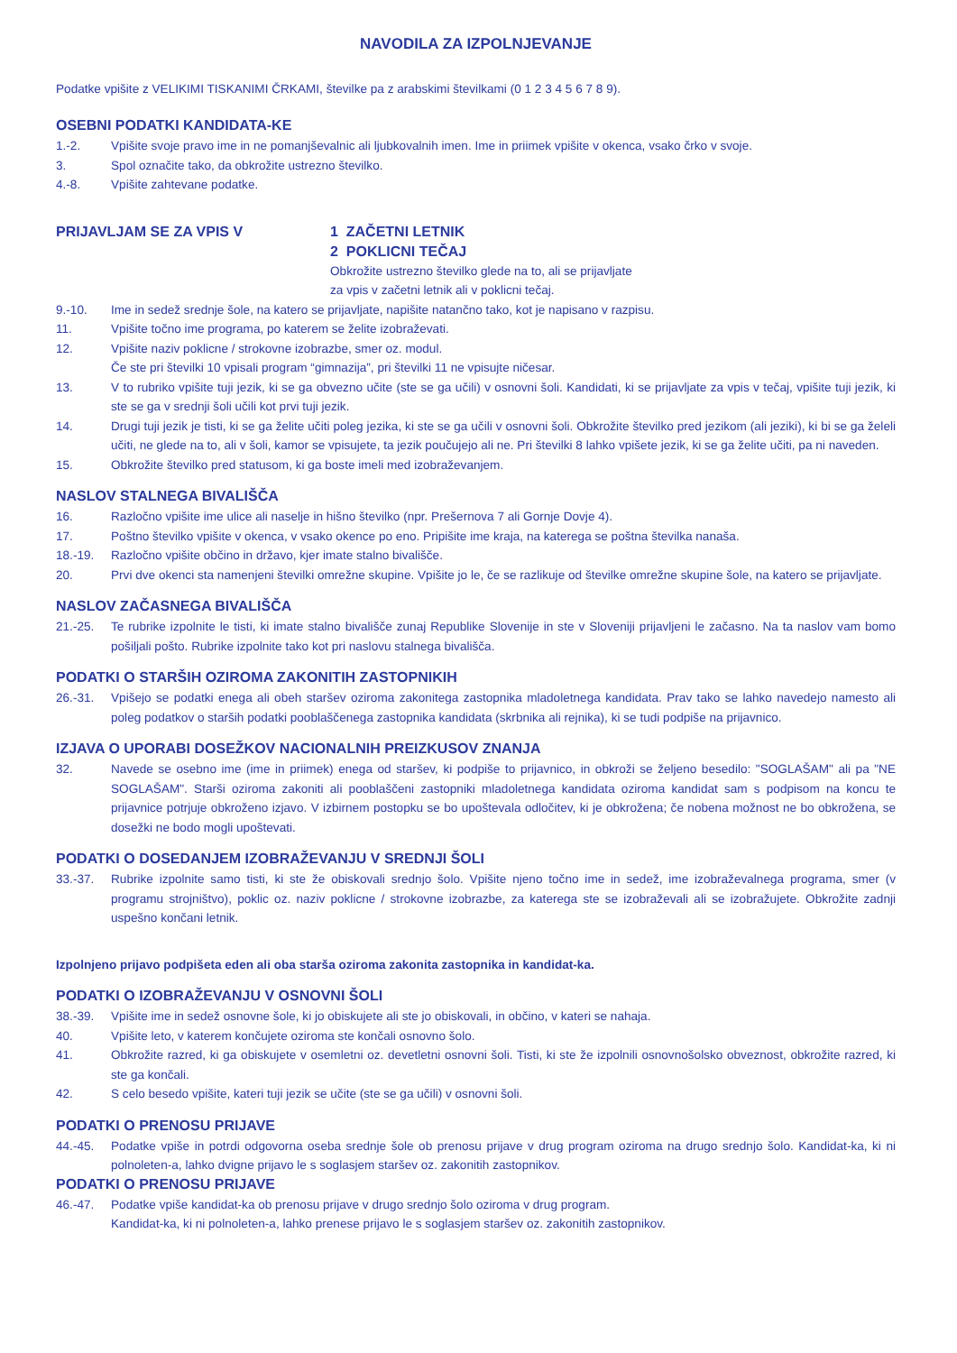NAVODILA ZA IZPOLNJEVANJE
Podatke vpišite z VELIKIMI TISKANIMI ČRKAMI, številke pa z arabskimi številkami (0 1 2 3 4 5 6 7 8 9).
OSEBNI PODATKI KANDIDATA-KE
1.-2. Vpišite svoje pravo ime in ne pomanjševalnic ali ljubkovalnih imen. Ime in priimek vpišite v okenca, vsako črko v svoje.
3. Spol označite tako, da obkrožite ustrezno številko.
4.-8. Vpišite zahtevane podatke.
PRIJAVLJAM SE ZA VPIS V
1 ZAČETNI LETNIK
2 POKLICNI TEČAJ
Obkrožite ustrezno številko glede na to, ali se prijavljate
za vpis v začetni letnik ali v poklicni tečaj.
9.-10. Ime in sedež srednje šole, na katero se prijavljate, napišite natančno tako, kot je napisano v razpisu.
11. Vpišite točno ime programa, po katerem se želite izobraževati.
12. Vpišite naziv poklicne / strokovne izobrazbe, smer oz. modul.
Če ste pri številki 10 vpisali program “gimnazija”, pri številki 11 ne vpisujte ničesar.
13. V to rubriko vpišite tuji jezik, ki se ga obvezno učite (ste se ga učili) v osnovni šoli. Kandidati, ki se prijavljate za vpis v tečaj, vpišite tuji jezik, ki ste se ga v srednji šoli učili kot prvi tuji jezik.
14. Drugi tuji jezik je tisti, ki se ga želite učiti poleg jezika, ki ste se ga učili v osnovni šoli. Obkrožite številko pred jezikom (ali jeziki), ki bi se ga želeli učiti, ne glede na to, ali v šoli, kamor se vpisujete, ta jezik poučujejo ali ne. Pri številki 8 lahko vpišete jezik, ki se ga želite učiti, pa ni naveden.
15. Obkrožite številko pred statusom, ki ga boste imeli med izobraževanjem.
NASLOV STALNEGA BIVALIŠČA
16. Razločno vpišite ime ulice ali naselje in hišno številko (npr. Prešernova 7 ali Gornje Dovje 4).
17. Poštno številko vpišite v okenca, v vsako okence po eno. Pripišite ime kraja, na katerega se poštna številka nanaša.
18.-19. Razločno vpišite občino in državo, kjer imate stalno bivališče.
20. Prvi dve okenci sta namenjeni številki omrežne skupine. Vpišite jo le, če se razlikuje od številke omrežne skupine šole, na katero se prijavljate.
NASLOV ZAČASNEGA BIVALIŠČA
21.-25. Te rubrike izpolnite le tisti, ki imate stalno bivališče zunaj Republike Slovenije in ste v Sloveniji prijavljeni le začasno. Na ta naslov vam bomo pošiljali pošto. Rubrike izpolnite tako kot pri naslovu stalnega bivališča.
PODATKI O STARŠIH OZIROMA ZAKONITIH ZASTOPNIKIH
26.-31. Vpišejo se podatki enega ali obeh staršev oziroma zakonitega zastopnika mladoletnega kandidata. Prav tako se lahko navedejo namesto ali poleg podatkov o starših podatki pooblaščenega zastopnika kandidata (skrbnika ali rejnika), ki se tudi podpiše na prijavnico.
IZJAVA O UPORABI DOSEŽKOV NACIONALNIH PREIZKUSOV ZNANJA
32. Navede se osebno ime (ime in priimek) enega od staršev, ki podpiše to prijavnico, in obkroži se željeno besedilo: "SOGLAŠAM" ali pa "NE SOGLAŠAM". Starši oziroma zakoniti ali pooblaščeni zastopniki mladoletnega kandidata oziroma kandidat sam s podpisom na koncu te prijavnice potrjuje obkroženo izjavo. V izbirnem postopku se bo upoštevala odločitev, ki je obkrožena; če nobena možnost ne bo obkrožena, se dosežki ne bodo mogli upoštevati.
PODATKI O DOSEDANJEM IZOBRAŽEVANJU V SREDNJI ŠOLI
33.-37. Rubrike izpolnite samo tisti, ki ste že obiskovali srednjo šolo. Vpišite njeno točno ime in sedež, ime izobraževalnega programa, smer (v programu strojništvo), poklic oz. naziv poklicne / strokovne izobrazbe, za katerega ste se izobraževali ali se izobražujete. Obkrožite zadnji uspešno končani letnik.
Izpolnjeno prijavo podpišeta eden ali oba starša oziroma zakonita zastopnika in kandidat-ka.
PODATKI O IZOBRAŽEVANJU V OSNOVNI ŠOLI
38.-39. Vpišite ime in sedež osnovne šole, ki jo obiskujete ali ste jo obiskovali, in občino, v kateri se nahaja.
40. Vpišite leto, v katerem končujete oziroma ste končali osnovno šolo.
41. Obkrožite razred, ki ga obiskujete v osemletni oz. devetletni osnovni šoli. Tisti, ki ste že izpolnili osnovnošolsko obveznost, obkrožite razred, ki ste ga končali.
42. S celo besedo vpišite, kateri tuji jezik se učite (ste se ga učili) v osnovni šoli.
PODATKI O PRENOSU PRIJAVE
44.-45. Podatke vpiše in potrdi odgovorna oseba srednje šole ob prenosu prijave v drug program oziroma na drugo srednjo šolo. Kandidat-ka, ki ni polnoleten-a, lahko dvigne prijavo le s soglasjem staršev oz. zakonitih zastopnikov.
PODATKI O PRENOSU PRIJAVE
46.-47. Podatke vpiše kandidat-ka ob prenosu prijave v drugo srednjo šolo oziroma v drug program.
Kandidat-ka, ki ni polnoleten-a, lahko prenese prijavo le s soglasjem staršev oz. zakonitih zastopnikov.